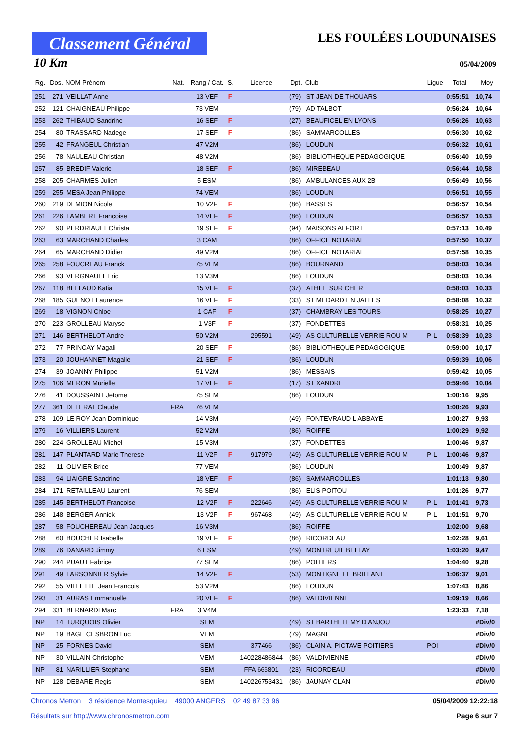Classement Général
LES FOULÉES LOUDUNAISES
10 Km 05/04/2009
| Rg. | Dos. | NOM Prénom | Nat. | Rang / Cat. | S. | Licence | Dpt. | Club | Ligue | Total | Moy |
| --- | --- | --- | --- | --- | --- | --- | --- | --- | --- | --- | --- |
| 251 | 271 | VEILLAT Anne | | 13 VEF | F | | (79) | ST JEAN DE THOUARS | | 0:55:51 | 10,74 |
| 252 | 121 | CHAIGNEAU Philippe | | 73 VEM | | | (79) | AD TALBOT | | 0:56:24 | 10,64 |
| 253 | 262 | THIBAUD Sandrine | | 16 SEF | F | | (27) | BEAUFICEL EN LYONS | | 0:56:26 | 10,63 |
| 254 | 80 | TRASSARD Nadege | | 17 SEF | F | | (86) | SAMMARCOLLES | | 0:56:30 | 10,62 |
| 255 | 42 | FRANGEUL Christian | | 47 V2M | | | (86) | LOUDUN | | 0:56:32 | 10,61 |
| 256 | 78 | NAULEAU Christian | | 48 V2M | | | (86) | BIBLIOTHEQUE PEDAGOGIQUE | | 0:56:40 | 10,59 |
| 257 | 85 | BREDIF Valerie | | 18 SEF | F | | (86) | MIREBEAU | | 0:56:44 | 10,58 |
| 258 | 205 | CHARMES Julien | | 5 ESM | | | (86) | AMBULANCES AUX 2B | | 0:56:49 | 10,56 |
| 259 | 255 | MESA Jean Philippe | | 74 VEM | | | (86) | LOUDUN | | 0:56:51 | 10,55 |
| 260 | 219 | DEMION Nicole | | 10 V2F | F | | (86) | BASSES | | 0:56:57 | 10,54 |
| 261 | 226 | LAMBERT Francoise | | 14 VEF | F | | (86) | LOUDUN | | 0:56:57 | 10,53 |
| 262 | 90 | PERDRIAULT Christa | | 19 SEF | F | | (94) | MAISONS ALFORT | | 0:57:13 | 10,49 |
| 263 | 63 | MARCHAND Charles | | 3 CAM | | | (86) | OFFICE NOTARIAL | | 0:57:50 | 10,37 |
| 264 | 65 | MARCHAND Didier | | 49 V2M | | | (86) | OFFICE NOTARIAL | | 0:57:58 | 10,35 |
| 265 | 258 | FOUCREAU Franck | | 75 VEM | | | (86) | BOURNAND | | 0:58:03 | 10,34 |
| 266 | 93 | VERGNAULT Eric | | 13 V3M | | | (86) | LOUDUN | | 0:58:03 | 10,34 |
| 267 | 118 | BELLAUD Katia | | 15 VEF | F | | (37) | ATHEE SUR CHER | | 0:58:03 | 10,33 |
| 268 | 185 | GUENOT Laurence | | 16 VEF | F | | (33) | ST MEDARD EN JALLES | | 0:58:08 | 10,32 |
| 269 | 18 | VIGNON Chloe | | 1 CAF | F | | (37) | CHAMBRAY LES TOURS | | 0:58:25 | 10,27 |
| 270 | 223 | GROLLEAU Maryse | | 1 V3F | F | | (37) | FONDETTES | | 0:58:31 | 10,25 |
| 271 | 146 | BERTHELOT Andre | | 50 V2M | | 295591 | (49) | AS CULTURELLE VERRIE ROU M | P-L | 0:58:39 | 10,23 |
| 272 | 77 | PRINCAY Magali | | 20 SEF | F | | (86) | BIBLIOTHEQUE PEDAGOGIQUE | | 0:59:00 | 10,17 |
| 273 | 20 | JOUHANNET Magalie | | 21 SEF | F | | (86) | LOUDUN | | 0:59:39 | 10,06 |
| 274 | 39 | JOANNY Philippe | | 51 V2M | | | (86) | MESSAIS | | 0:59:42 | 10,05 |
| 275 | 106 | MERON Murielle | | 17 VEF | F | | (17) | ST XANDRE | | 0:59:46 | 10,04 |
| 276 | 41 | DOUSSAINT Jetome | | 75 SEM | | | (86) | LOUDUN | | 1:00:16 | 9,95 |
| 277 | 361 | DELERAT Claude | FRA | 76 VEM | | | | | | 1:00:26 | 9,93 |
| 278 | 109 | LE ROY Jean Dominique | | 14 V3M | | | (49) | FONTEVRAUD L ABBAYE | | 1:00:27 | 9,93 |
| 279 | 16 | VILLIERS Laurent | | 52 V2M | | | (86) | ROIFFE | | 1:00:29 | 9,92 |
| 280 | 224 | GROLLEAU Michel | | 15 V3M | | | (37) | FONDETTES | | 1:00:46 | 9,87 |
| 281 | 147 | PLANTARD Marie Therese | | 11 V2F | F | 917979 | (49) | AS CULTURELLE VERRIE ROU M | P-L | 1:00:46 | 9,87 |
| 282 | 11 | OLIVIER Brice | | 77 VEM | | | (86) | LOUDUN | | 1:00:49 | 9,87 |
| 283 | 94 | LIAIGRE Sandrine | | 18 VEF | F | | (86) | SAMMARCOLLES | | 1:01:13 | 9,80 |
| 284 | 171 | RETAILLEAU Laurent | | 76 SEM | | | (86) | ELIS POITOU | | 1:01:26 | 9,77 |
| 285 | 145 | BERTHELOT Francoise | | 12 V2F | F | 222646 | (49) | AS CULTURELLE VERRIE ROU M | P-L | 1:01:41 | 9,73 |
| 286 | 148 | BERGER Annick | | 13 V2F | F | 967468 | (49) | AS CULTURELLE VERRIE ROU M | P-L | 1:01:51 | 9,70 |
| 287 | 58 | FOUCHEREAU Jean Jacques | | 16 V3M | | | (86) | ROIFFE | | 1:02:00 | 9,68 |
| 288 | 60 | BOUCHER Isabelle | | 19 VEF | F | | (86) | RICORDEAU | | 1:02:28 | 9,61 |
| 289 | 76 | DANARD Jimmy | | 6 ESM | | | (49) | MONTREUIL BELLAY | | 1:03:20 | 9,47 |
| 290 | 244 | PUAUT Fabrice | | 77 SEM | | | (86) | POITIERS | | 1:04:40 | 9,28 |
| 291 | 49 | LARSONNIER Sylvie | | 14 V2F | F | | (53) | MONTIGNE LE BRILLANT | | 1:06:37 | 9,01 |
| 292 | 55 | VILLETTE Jean Francois | | 53 V2M | | | (86) | LOUDUN | | 1:07:43 | 8,86 |
| 293 | 31 | AURAS Emmanuelle | | 20 VEF | F | | (86) | VALDIVIENNE | | 1:09:19 | 8,66 |
| 294 | 331 | BERNARDI Marc | FRA | 3 V4M | | | | | | 1:23:33 | 7,18 |
| NP | 14 | TURQUOIS Olivier | | SEM | | | (49) | ST BARTHELEMY D ANJOU | | | #Div/0 |
| NP | 19 | BAGE CESBRON Luc | | VEM | | | (79) | MAGNE | | | #Div/0 |
| NP | 25 | FORNES David | | SEM | | 377466 | (86) | CLAIN A. PICTAVE POITIERS | POI | | #Div/0 |
| NP | 30 | VILLAIN Christophe | | VEM | | 140228486844 | (86) | VALDIVIENNE | | | #Div/0 |
| NP | 81 | NARILLIER Stephane | | SEM | | FFA 666801 | (23) | RICORDEAU | | | #Div/0 |
| NP | 128 | DEBARE Regis | | SEM | | 140226753431 | (86) | JAUNAY CLAN | | | #Div/0 |
Chronos Metron 3 résidence Montesquieu 49000 ANGERS 02 49 87 33 96 05/04/2009 12:22:18
Résultats sur http://www.chronosmetron.com Page 6 sur 7